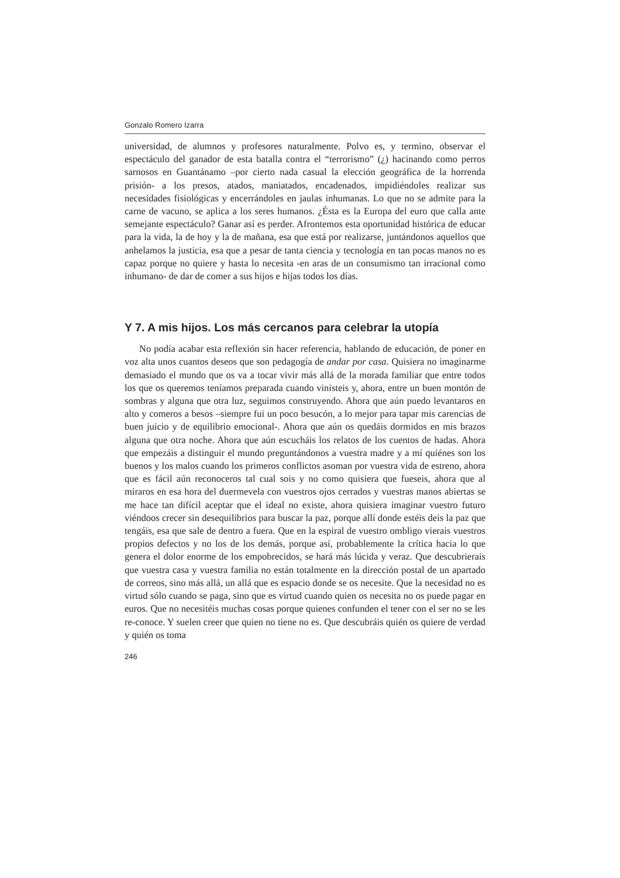Gonzalo Romero Izarra
universidad, de alumnos y profesores naturalmente. Polvo es, y termino, observar el espectáculo del ganador de esta batalla contra el “terrorismo” (¿) hacinando como perros sarnosos en Guantánamo –por cierto nada casual la elección geográfica de la horrenda prisión- a los presos, atados, maniatados, encadenados, impidiéndoles realizar sus necesidades fisiológicas y encerrándoles en jaulas inhumanas. Lo que no se admite para la carne de vacuno, se aplica a los seres humanos. ¿Ésta es la Europa del euro que calla ante semejante espectáculo? Ganar así es perder. Afrontemos esta oportunidad histórica de educar para la vida, la de hoy y la de mañana, esa que está por realizarse, juntándonos aquellos que anhelamos la justicia, esa que a pesar de tanta ciencia y tecnología en tan pocas manos no es capaz porque no quiere y hasta lo necesita -en aras de un consumismo tan irracional como inhumano- de dar de comer a sus hijos e hijas todos los días.
Y 7. A mis hijos. Los más cercanos para celebrar la utopía
No podía acabar esta reflexión sin hacer referencia, hablando de educación, de poner en voz alta unos cuantos deseos que son pedagogía de andar por casa. Quisiera no imaginarme demasiado el mundo que os va a tocar vivir más allá de la morada familiar que entre todos los que os queremos teníamos preparada cuando vinisteis y, ahora, entre un buen montón de sombras y alguna que otra luz, seguimos construyendo. Ahora que aún puedo levantaros en alto y comeros a besos –siempre fui un poco besucón, a lo mejor para tapar mis carencias de buen juicio y de equilibrio emocional-. Ahora que aún os quedáis dormidos en mis brazos alguna que otra noche. Ahora que aún escucháis los relatos de los cuentos de hadas. Ahora que empezáis a distinguir el mundo preguntándonos a vuestra madre y a mí quiénes son los buenos y los malos cuando los primeros conflictos asoman por vuestra vida de estreno, ahora que es fácil aún reconoceros tal cual sois y no como quisiera que fueseis, ahora que al miraros en esa hora del duermevela con vuestros ojos cerrados y vuestras manos abiertas se me hace tan difícil aceptar que el ideal no existe, ahora quisiera imaginar vuestro futuro viéndoos crecer sin desequilibrios para buscar la paz, porque allí donde estéis deis la paz que tengáis, esa que sale de dentro a fuera. Que en la espiral de vuestro ombligo vierais vuestros propios defectos y no los de los demás, porque así, probablemente la crítica hacia lo que genera el dolor enorme de los empobrecidos, se hará más lúcida y veraz. Que descubrierais que vuestra casa y vuestra familia no están totalmente en la dirección postal de un apartado de correos, sino más allá, un allá que es espacio donde se os necesite. Que la necesidad no es virtud sólo cuando se paga, sino que es virtud cuando quien os necesita no os puede pagar en euros. Que no necesitéis muchas cosas porque quienes confunden el tener con el ser no se les re-conoce. Y suelen creer que quien no tiene no es. Que descubráis quién os quiere de verdad y quién os toma
246